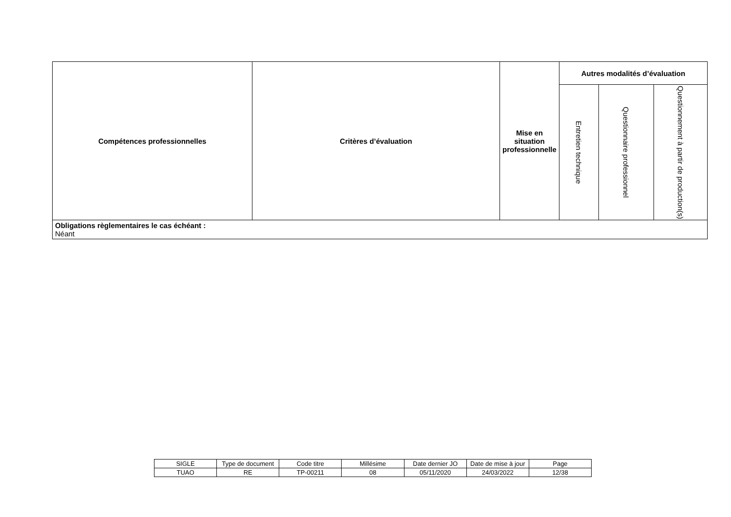| Compétences professionnelles | Critères d’évaluation | Mise en situation professionnelle | Autres modalités d’évaluation | | |
| --- | --- | --- | --- | --- | --- |
| | | | Entretien technique | Questionnaire professionnel | Questionnement à partir de production(s) |
| Obligations règlementaires le cas échéant : Néant | | | | | |
| SIGLE | Type de document | Code titre | Millésime | Date dernier JO | Date de mise à jour | Page |
| TUAO | RE | TP-00211 | 08 | 05/11/2020 | 24/03/2022 | 12/38 |